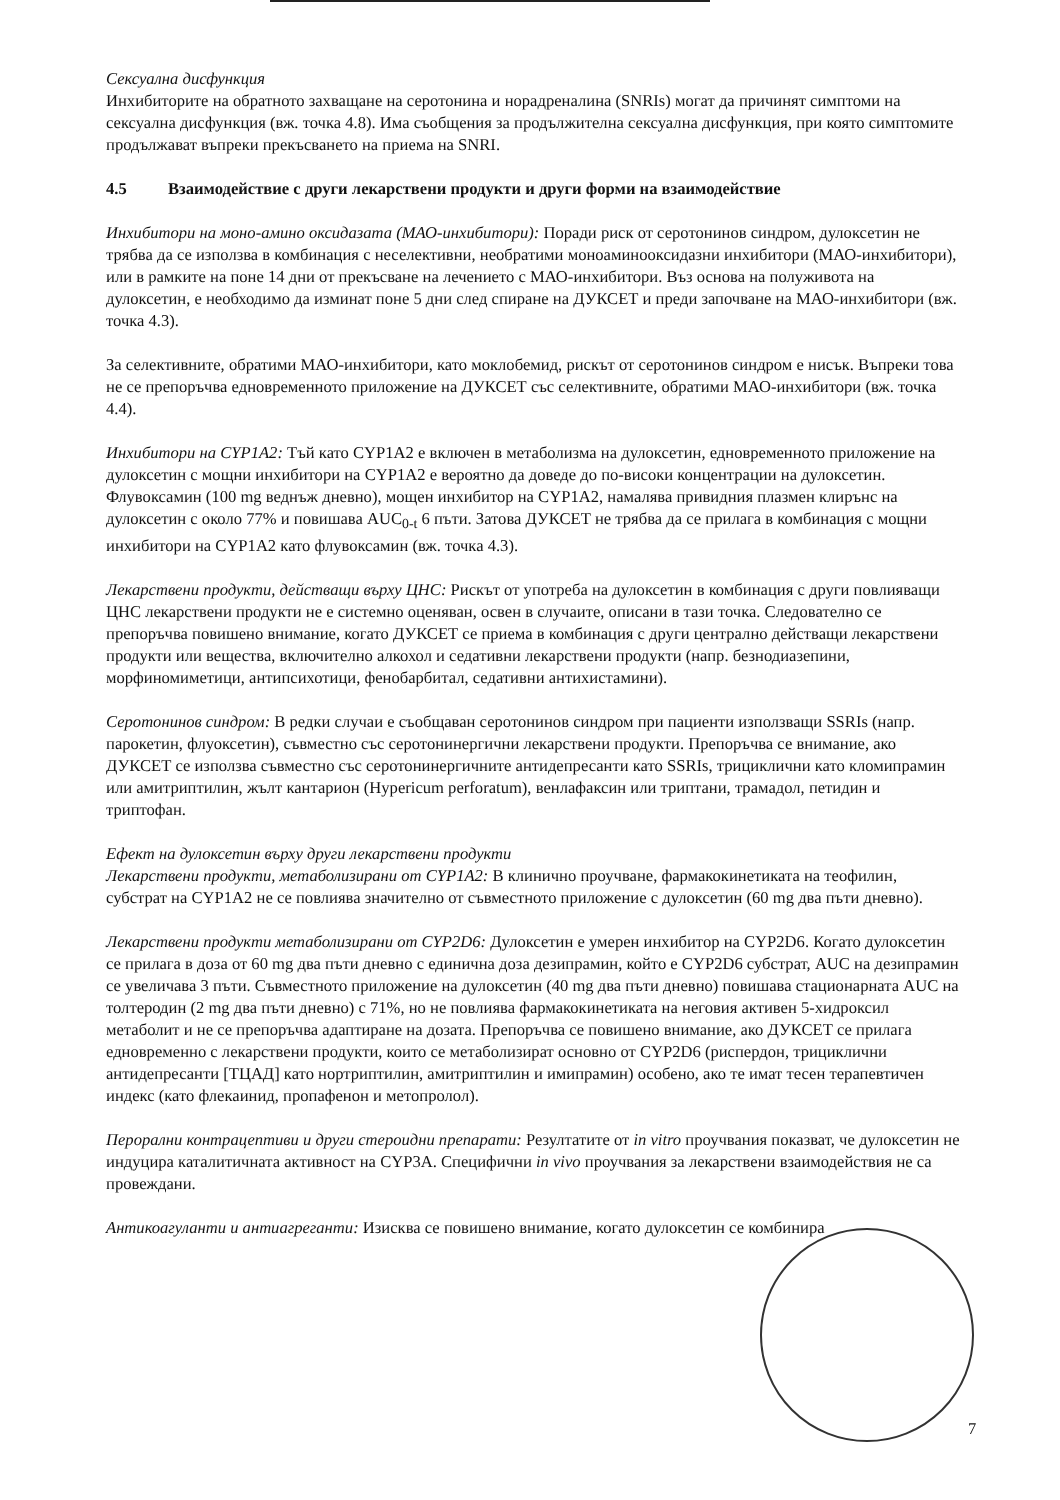Сексуална дисфункция
Инхибиторите на обратното захващане на серотонина и норадреналина (SNRIs) могат да причинят симптоми на сексуална дисфункция (вж. точка 4.8). Има съобщения за продължителна сексуална дисфункция, при която симптомите продължават въпреки прекъсването на приема на SNRI.
4.5 Взаимодействие с други лекарствени продукти и други форми на взаимодействие
Инхибитори на моно-амино оксидазата (МАО-инхибитори): Поради риск от серотонинов синдром, дулоксетин не трябва да се използва в комбинация с неселективни, необратими моноаминооксидазни инхибитори (МАО-инхибитори), или в рамките на поне 14 дни от прекъсване на лечението с МАО-инхибитори. Въз основа на полуживота на дулоксетин, е необходимо да изминат поне 5 дни след спиране на ДУКСЕТ и преди започване на МАО-инхибитори (вж. точка 4.3).
За селективните, обратими МАО-инхибитори, като моклобемид, рискът от серотонинов синдром е нисък. Въпреки това не се препоръчва едновременното приложение на ДУКСЕТ със селективните, обратими МАО-инхибитори (вж. точка 4.4).
Инхибитори на CYP1A2: Тъй като CYP1A2 е включен в метаболизма на дулоксетин, едновременното приложение на дулоксетин с мощни инхибитори на CYP1A2 е вероятно да доведе до по-високи концентрации на дулоксетин. Флувоксамин (100 mg веднъж дневно), мощен инхибитор на CYP1A2, намалява привидния плазмен клирънс на дулоксетин с около 77% и повишава AUC<sub>0-t</sub> 6 пъти. Затова ДУКСЕТ не трябва да се прилага в комбинация с мощни инхибитори на CYP1A2 като флувоксамин (вж. точка 4.3).
Лекарствени продукти, действащи върху ЦНС: Рискът от употреба на дулоксетин в комбинация с други повлияващи ЦНС лекарствени продукти не е системно оценяван, освен в случаите, описани в тази точка. Следователно се препоръчва повишено внимание, когато ДУКСЕТ се приема в комбинация с други централно действащи лекарствени продукти или вещества, включително алкохол и седативни лекарствени продукти (напр. безнодиазепини, морфиномиметици, антипсихотици, фенобарбитал, седативни антихистамини).
Серотонинов синдром: В редки случаи е съобщаван серотонинов синдром при пациенти използващи SSRIs (напр. парокетин, флуоксетин), съвместно със серотонинергични лекарствени продукти. Препоръчва се внимание, ако ДУКСЕТ се използва съвместно със серотонинергичните антидепресанти като SSRIs, трициклични като кломипрамин или амитриптилин, жълт кантарион (Hypericum perforatum), венлафаксин или триптани, трамадол, петидин и триптофан.
Ефект на дулоксетин върху други лекарствени продукти
Лекарствени продукти, метаболизирани от CYP1A2: В клинично проучване, фармакокинетиката на теофилин, субстрат на CYP1A2 не се повлиява значително от съвместното приложение с дулоксетин (60 mg два пъти дневно).
Лекарствени продукти метаболизирани от CYP2D6: Дулоксетин е умерен инхибитор на CYP2D6. Когато дулоксетин се прилага в доза от 60 mg два пъти дневно с единична доза дезипрамин, който е CYP2D6 субстрат, AUC на дезипрамин се увеличава 3 пъти. Съвместното приложение на дулоксетин (40 mg два пъти дневно) повишава стационарната AUC на толтеродин (2 mg два пъти дневно) с 71%, но не повлиява фармакокинетиката на неговия активен 5-хидроксил метаболит и не се препоръчва адаптиране на дозата. Препоръчва се повишено внимание, ако ДУКСЕТ се прилага едновременно с лекарствени продукти, които се метаболизират основно от CYP2D6 (риспердон, трициклични антидепресанти [ТЦАД] като нортриптилин, амитриптилин и имипрамин) особено, ако те имат тесен терапевтичен индекс (като флекаинид, пропафенон и метопролол).
Перорални контрацептиви и други стероидни препарати: Резултатите от in vitro проучвания показват, че дулоксетин не индуцира каталитичната активност на CYP3A. Специфични in vivo проучвания за лекарствени взаимодействия не са провеждани.
Антикоагуланти и антиагреганти: Изисква се повишено внимание, когато дулоксетин се комбинира
7